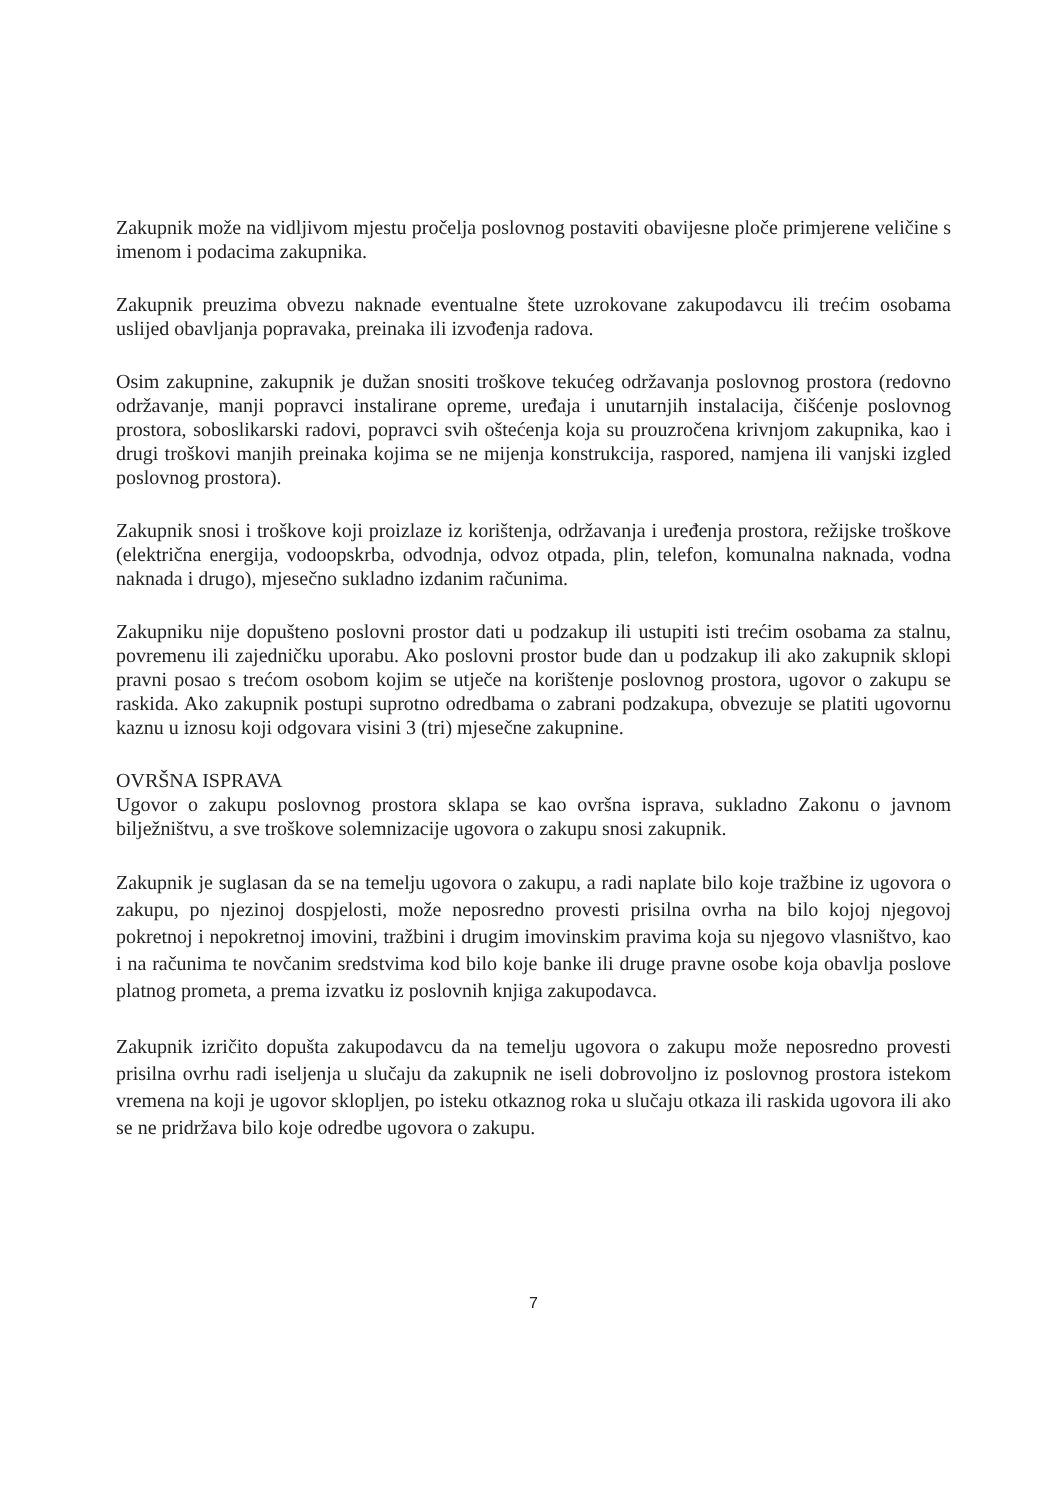Zakupnik može na vidljivom mjestu pročelja poslovnog postaviti obavijesne ploče primjerene veličine s imenom i podacima zakupnika.
Zakupnik preuzima obvezu naknade eventualne štete uzrokovane zakupodavcu ili trećim osobama uslijed obavljanja popravaka, preinaka ili izvođenja radova.
Osim zakupnine, zakupnik je dužan snositi troškove tekućeg održavanja poslovnog prostora (redovno održavanje, manji popravci instalirane opreme, uređaja i unutarnjih instalacija, čišćenje poslovnog prostora, soboslikarski radovi, popravci svih oštećenja koja su prouzročena krivnjom zakupnika, kao i drugi troškovi manjih preinaka kojima se ne mijenja konstrukcija, raspored, namjena ili vanjski izgled poslovnog prostora).
Zakupnik snosi i troškove koji proizlaze iz korištenja, održavanja i uređenja prostora, režijske troškove (električna energija, vodoopskrba, odvodnja, odvoz otpada, plin, telefon, komunalna naknada, vodna naknada i drugo), mjesečno sukladno izdanim računima.
Zakupniku nije dopušteno poslovni prostor dati u podzakup ili ustupiti isti trećim osobama za stalnu, povremenu ili zajedničku uporabu. Ako poslovni prostor bude dan u podzakup ili ako zakupnik sklopi pravni posao s trećom osobom kojim se utječe na korištenje poslovnog prostora, ugovor o zakupu se raskida. Ako zakupnik postupi suprotno odredbama o zabrani podzakupa, obvezuje se platiti ugovornu kaznu u iznosu koji odgovara visini 3 (tri) mjesečne zakupnine.
OVRŠNA ISPRAVA
Ugovor o zakupu poslovnog prostora sklapa se kao ovršna isprava, sukladno Zakonu o javnom bilježništvu, a sve troškove solemnizacije ugovora o zakupu snosi zakupnik.
Zakupnik je suglasan da se na temelju ugovora o zakupu, a radi naplate bilo koje tražbine iz ugovora o zakupu, po njezinoj dospjelosti, može neposredno provesti prisilna ovrha na bilo kojoj njegovoj pokretnoj i nepokretnoj imovini, tražbini i drugim imovinskim pravima koja su njegovo vlasništvo, kao i na računima te novčanim sredstvima kod bilo koje banke ili druge pravne osobe koja obavlja poslove platnog prometa, a prema izvatku iz poslovnih knjiga zakupodavca.
Zakupnik izričito dopušta zakupodavcu da na temelju ugovora o zakupu može neposredno provesti prisilna ovrhu radi iseljenja u slučaju da zakupnik ne iseli dobrovoljno iz poslovnog prostora istekom vremena na koji je ugovor sklopljen, po isteku otkaznog roka u slučaju otkaza ili raskida ugovora ili ako se ne pridržava bilo koje odredbe ugovora o zakupu.
7